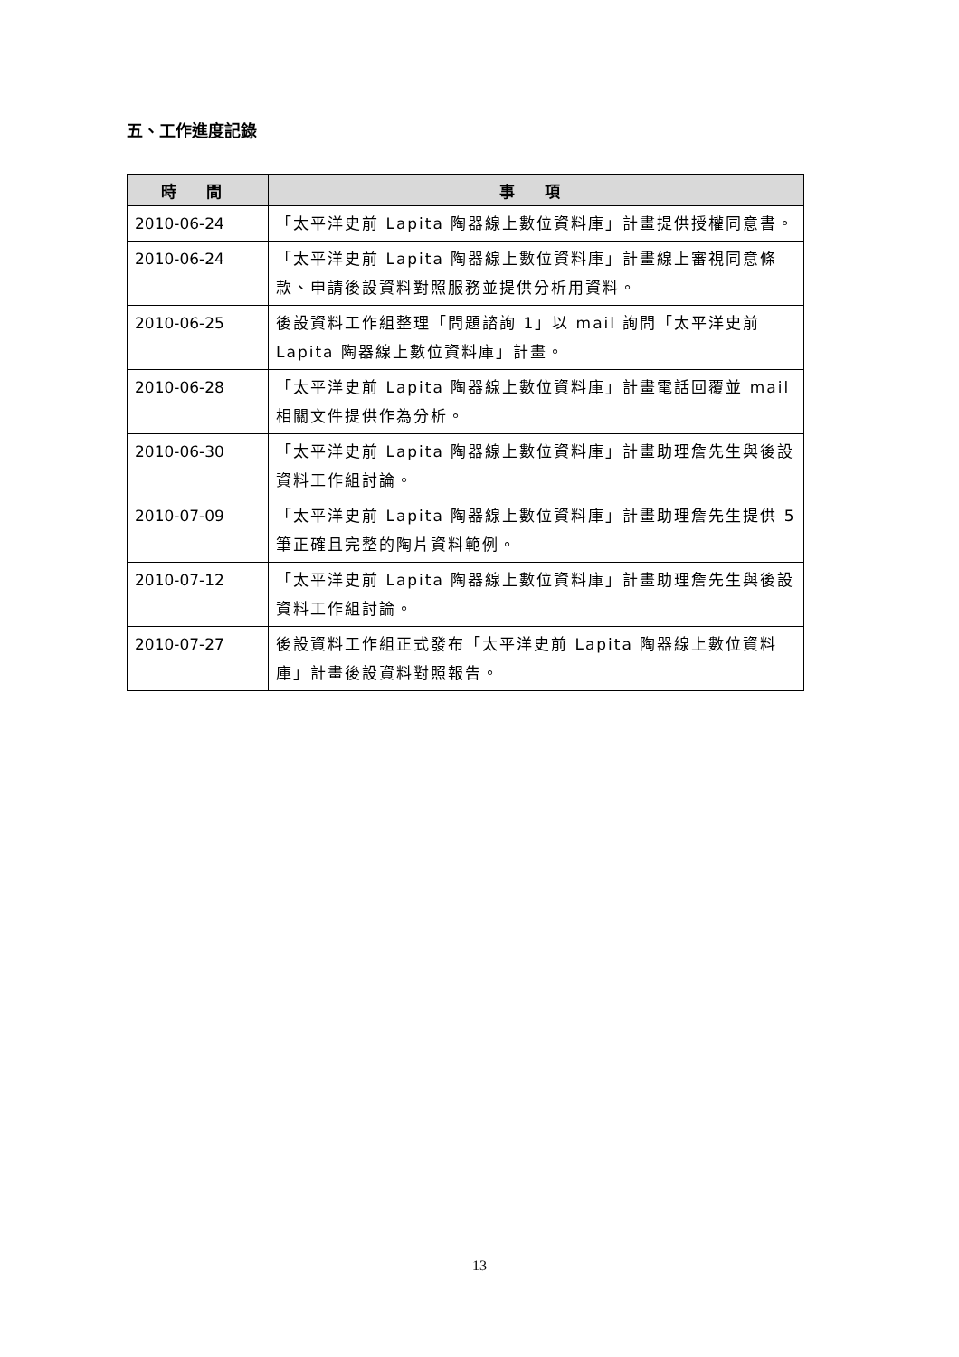五、工作進度記錄
| 時 間 | 事 項 |
| --- | --- |
| 2010-06-24 | 「太平洋史前 Lapita 陶器線上數位資料庫」計畫提供授權同意書。 |
| 2010-06-24 | 「太平洋史前 Lapita 陶器線上數位資料庫」計畫線上審視同意條款、申請後設資料對照服務並提供分析用資料。 |
| 2010-06-25 | 後設資料工作組整理「問題諮詢 1」以 mail 詢問「太平洋史前 Lapita 陶器線上數位資料庫」計畫。 |
| 2010-06-28 | 「太平洋史前 Lapita 陶器線上數位資料庫」計畫電話回覆並 mail 相關文件提供作為分析。 |
| 2010-06-30 | 「太平洋史前 Lapita 陶器線上數位資料庫」計畫助理詹先生與後設資料工作組討論。 |
| 2010-07-09 | 「太平洋史前 Lapita 陶器線上數位資料庫」計畫助理詹先生提供 5 筆正確且完整的陶片資料範例。 |
| 2010-07-12 | 「太平洋史前 Lapita 陶器線上數位資料庫」計畫助理詹先生與後設資料工作組討論。 |
| 2010-07-27 | 後設資料工作組正式發布「太平洋史前 Lapita 陶器線上數位資料庫」計畫後設資料對照報告。 |
13